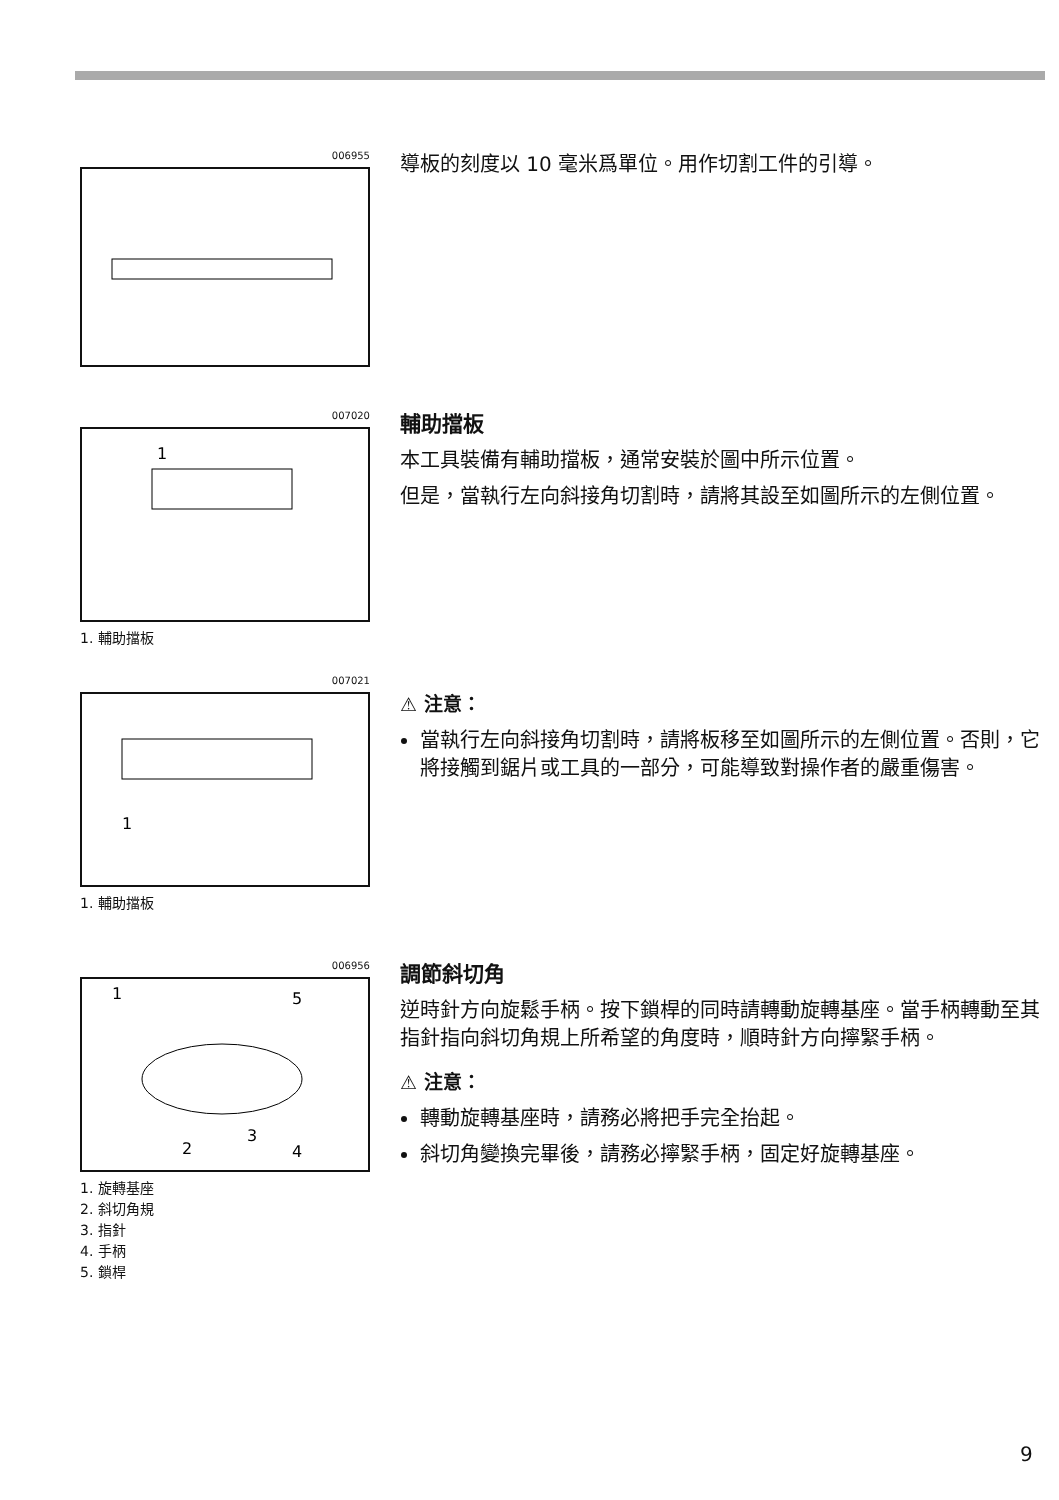006955
導板的刻度以 10 毫米爲單位。用作切割工件的引導。
007020
1
1. 輔助擋板
輔助擋板
本工具裝備有輔助擋板，通常安裝於圖中所示位置。
但是，當執行左向斜接角切割時，請將其設至如圖所示的左側位置。
007021
1
1. 輔助擋板
⚠ 注意：
當執行左向斜接角切割時，請將板移至如圖所示的左側位置。否則，它將接觸到鋸片或工具的一部分，可能導致對操作者的嚴重傷害。
006956
1
5
2
3
4
1. 旋轉基座
2. 斜切角規
3. 指針
4. 手柄
5. 鎖桿
調節斜切角
逆時針方向旋鬆手柄。按下鎖桿的同時請轉動旋轉基座。當手柄轉動至其指針指向斜切角規上所希望的角度時，順時針方向擰緊手柄。
⚠ 注意：
轉動旋轉基座時，請務必將把手完全抬起。
斜切角變換完畢後，請務必擰緊手柄，固定好旋轉基座。
9